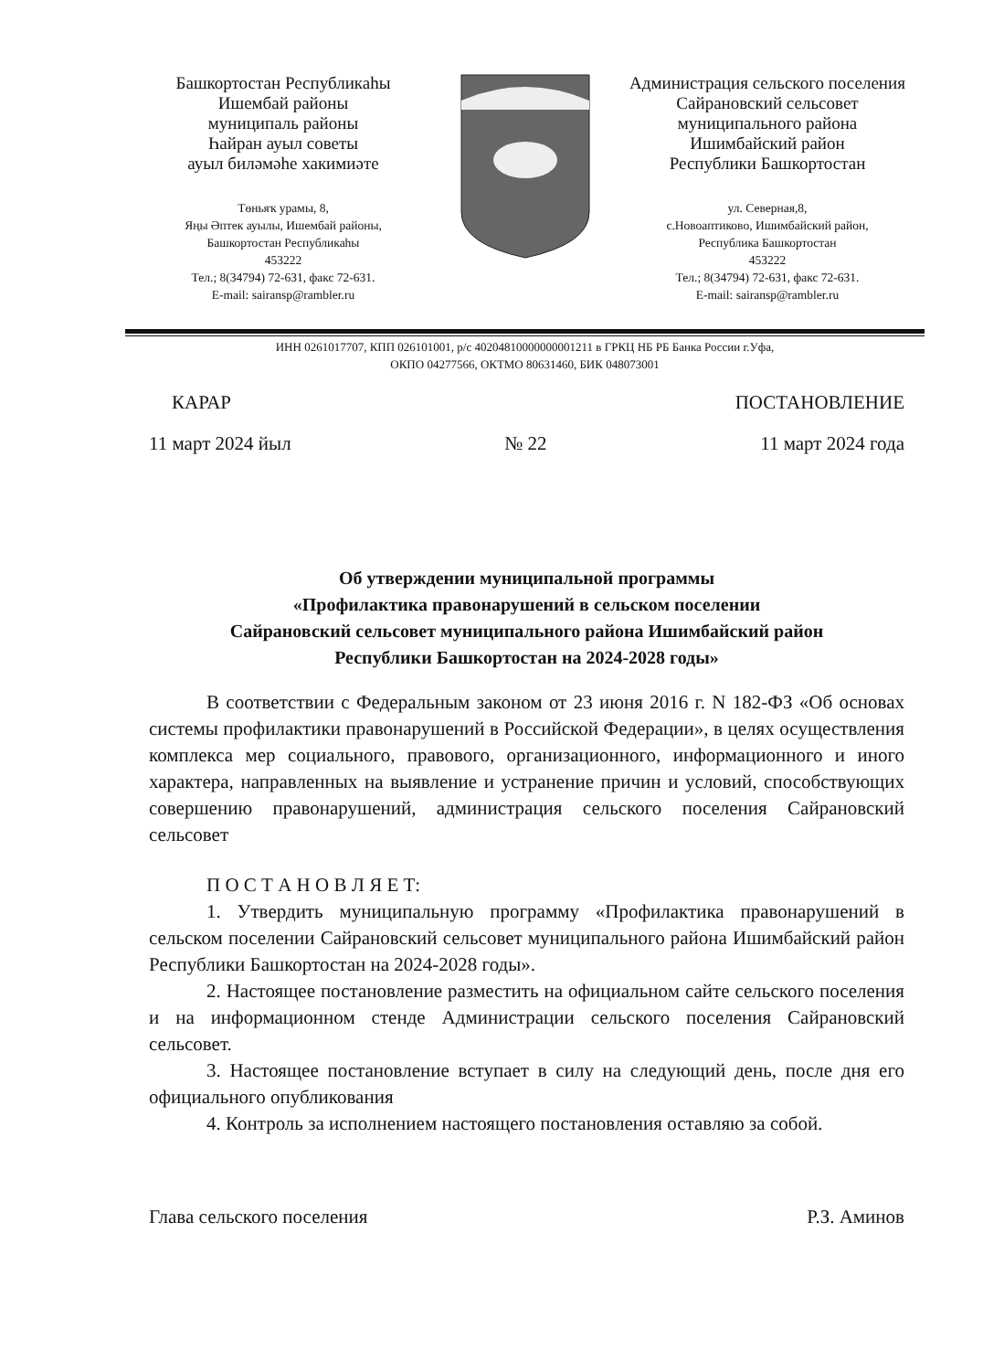Башкортостан Республикаһы
Ишембай районы
муниципаль районы
Һайран ауыл советы
ауыл биләмәһе хакимиәте
Төньяҡ урамы, 8,
Яңы Әптек ауылы, Ишембай районы,
Башкортостан Республикаһы
453222
Тел.; 8(34794) 72-631, факс 72-631.
E-mail: sairansp@rambler.ru
Администрация сельского поселения
Сайрановский сельсовет
муниципального района
Ишимбайский район
Республики Башкортостан
ул. Северная,8,
с.Новоаптиково, Ишимбайский район,
Республика Башкортостан
453222
Тел.; 8(34794) 72-631, факс 72-631.
E-mail: sairansp@rambler.ru
ИНН 0261017707, КПП 026101001, р/с 40204810000000001211 в ГРКЦ НБ РБ Банка России г.Уфа,
ОКПО 04277566, ОКТМО 80631460, БИК 048073001
КАРАР ПОСТАНОВЛЕНИЕ
11 март 2024 йыл № 22 11 март 2024 года
Об утверждении муниципальной программы
«Профилактика правонарушений в сельском поселении
Сайрановский сельсовет муниципального района Ишимбайский район
Республики Башкортостан на 2024-2028 годы»
В соответствии с Федеральным законом от 23 июня 2016 г. N 182-ФЗ «Об основах системы профилактики правонарушений в Российской Федерации», в целях осуществления комплекса мер социального, правового, организационного, информационного и иного характера, направленных на выявление и устранение причин и условий, способствующих совершению правонарушений, администрация сельского поселения Сайрановский сельсовет
П О С Т А Н О В Л Я Е Т:
1. Утвердить муниципальную программу «Профилактика правонарушений в сельском поселении Сайрановский сельсовет муниципального района Ишимбайский район Республики Башкортостан на 2024-2028 годы».
2. Настоящее постановление разместить на официальном сайте сельского поселения и на информационном стенде Администрации сельского поселения Сайрановский сельсовет.
3. Настоящее постановление вступает в силу на следующий день, после дня его официального опубликования
4. Контроль за исполнением настоящего постановления оставляю за собой.
Глава сельского поселения Р.З. Аминов